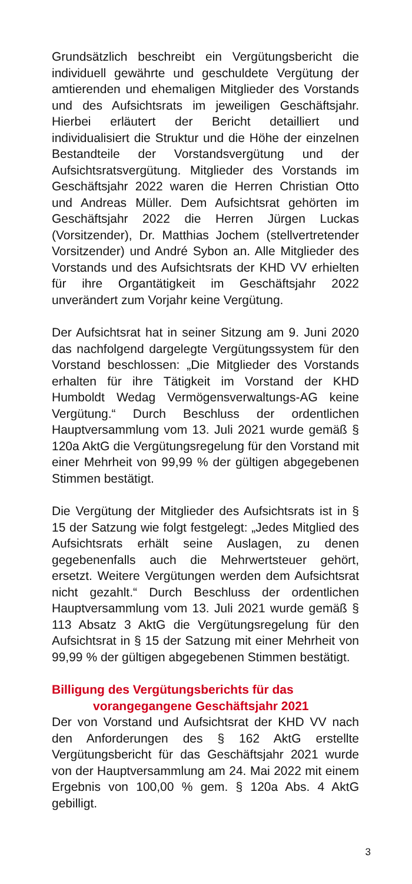Grundsätzlich beschreibt ein Vergütungsbericht die individuell gewährte und geschuldete Vergütung der amtierenden und ehemaligen Mitglieder des Vorstands und des Aufsichtsrats im jeweiligen Geschäftsjahr. Hierbei erläutert der Bericht detailliert und individualisiert die Struktur und die Höhe der einzelnen Bestandteile der Vorstandsvergütung und der Aufsichtsratsvergütung. Mitglieder des Vorstands im Geschäftsjahr 2022 waren die Herren Christian Otto und Andreas Müller. Dem Aufsichtsrat gehörten im Geschäftsjahr 2022 die Herren Jürgen Luckas (Vorsitzender), Dr. Matthias Jochem (stellvertretender Vorsitzender) und André Sybon an. Alle Mitglieder des Vorstands und des Aufsichtsrats der KHD VV erhielten für ihre Organtätigkeit im Geschäftsjahr 2022 unverändert zum Vorjahr keine Vergütung.
Der Aufsichtsrat hat in seiner Sitzung am 9. Juni 2020 das nachfolgend dargelegte Vergütungssystem für den Vorstand beschlossen: „Die Mitglieder des Vorstands erhalten für ihre Tätigkeit im Vorstand der KHD Humboldt Wedag Vermögensverwaltungs-AG keine Vergütung.“ Durch Beschluss der ordentlichen Hauptversammlung vom 13. Juli 2021 wurde gemäß § 120a AktG die Vergütungsregelung für den Vorstand mit einer Mehrheit von 99,99 % der gültigen abgegebenen Stimmen bestätigt.
Die Vergütung der Mitglieder des Aufsichtsrats ist in § 15 der Satzung wie folgt festgelegt: „Jedes Mitglied des Aufsichtsrats erhält seine Auslagen, zu denen gegebenenfalls auch die Mehrwertsteuer gehört, ersetzt. Weitere Vergütungen werden dem Aufsichtsrat nicht gezahlt.“ Durch Beschluss der ordentlichen Hauptversammlung vom 13. Juli 2021 wurde gemäß § 113 Absatz 3 AktG die Vergütungsregelung für den Aufsichtsrat in § 15 der Satzung mit einer Mehrheit von 99,99 % der gültigen abgegebenen Stimmen bestätigt.
Billigung des Vergütungsberichts für das
vorangegangene Geschäftsjahr 2021
Der von Vorstand und Aufsichtsrat der KHD VV nach den Anforderungen des § 162 AktG erstellte Vergütungsbericht für das Geschäftsjahr 2021 wurde von der Hauptversammlung am 24. Mai 2022 mit einem Ergebnis von 100,00 % gem. § 120a Abs. 4 AktG gebilligt.
3